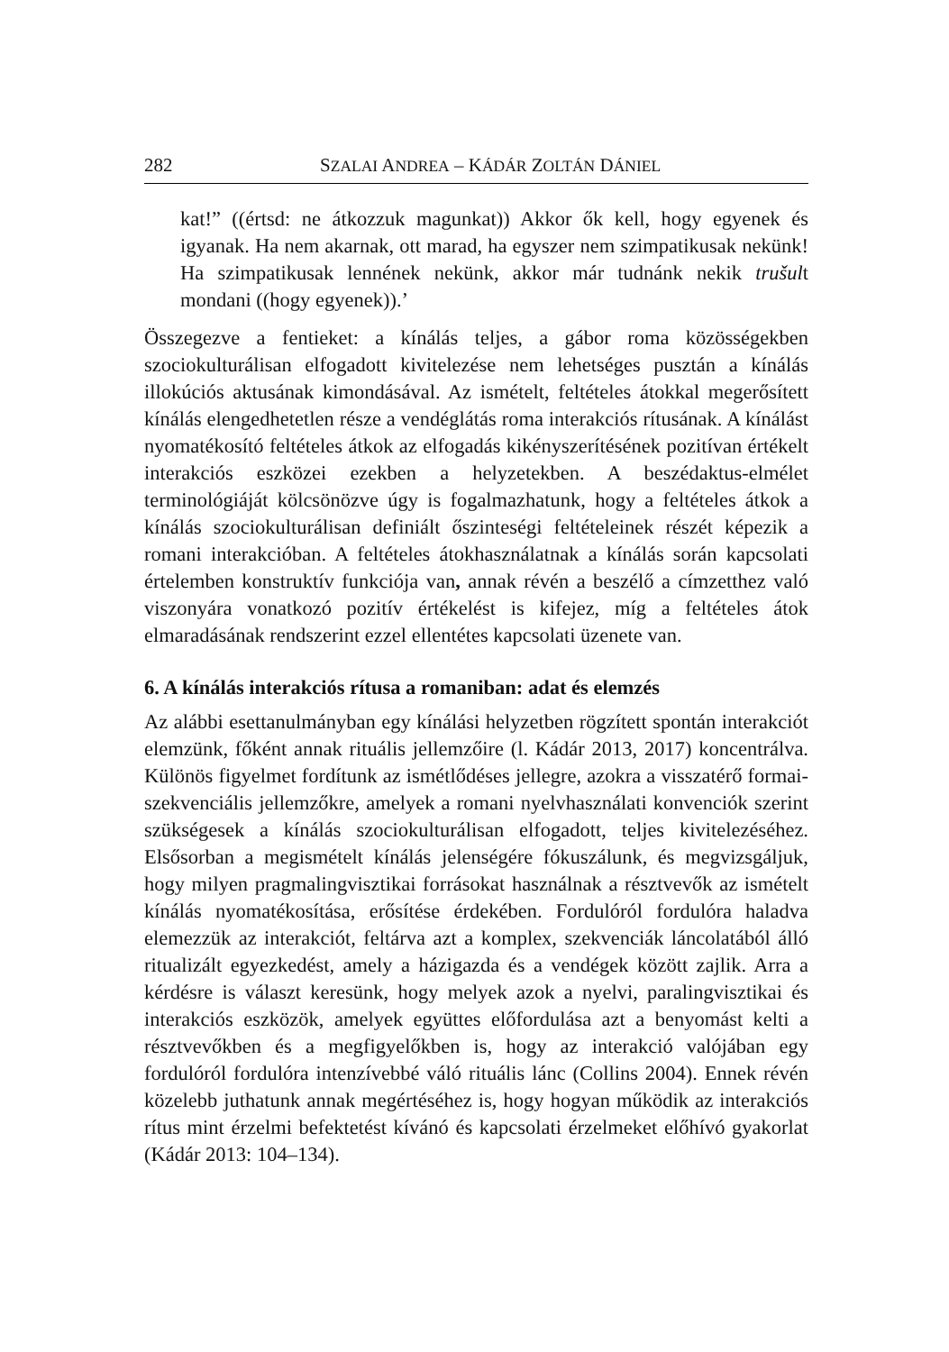282 SZALAI ANDREA – KÁDÁR ZOLTÁN DÁNIEL
kat!” ((értsd: ne átkozzuk magunkat)) Akkor ők kell, hogy egyenek és igyanak. Ha nem akarnak, ott marad, ha egyszer nem szimpatikusak nekünk! Ha szimpatikusak lennének nekünk, akkor már tudnánk nekik trušult mondani ((hogy egyenek)).’
Összegezve a fentieket: a kínálás teljes, a gábor roma közösségekben szociokulturálisan elfogadott kivitelezése nem lehetséges pusztán a kínálás illokúciós aktusának kimondásával. Az ismételt, feltételes átokkal megerősített kínálás elengedhetetlen része a vendéglátás roma interakciós rítusának. A kínálást nyomatékosító feltételes átkok az elfogadás kikényszerítésének pozitívan értékelt interakciós eszközei ezekben a helyzetekben. A beszédaktus-elmélet terminológiáját kölcsönözve úgy is fogalmazhatunk, hogy a feltételes átkok a kínálás szociokulturálisan definiált őszinteségi feltételeinek részét képezik a romani interakcióban. A feltételes átokhasználatnak a kínálás során kapcsolati értelemben konstruktív funkciója van, annak révén a beszélő a címzetthez való viszonyára vonatkozó pozitív értékelést is kifejez, míg a feltételes átok elmaradásának rendszerint ezzel ellentétes kapcsolati üzenete van.
6. A kínálás interakciós rítusa a romaniban: adat és elemzés
Az alábbi esettanulmányban egy kínálási helyzetben rögzített spontán interakciót elemzünk, főként annak rituális jellemzőire (l. Kádár 2013, 2017) koncentrálva. Különös figyelmet fordítunk az ismétlődéses jellegre, azokra a visszatérő formai-szekvenciális jellemzőkre, amelyek a romani nyelvhasználati konvenciók szerint szükségesek a kínálás szociokulturálisan elfogadott, teljes kivitelezéséhez. Elsősorban a megismételt kínálás jelenségére fókuszálunk, és megvizsgáljuk, hogy milyen pragmalingvisztikai forrásokat használnak a résztvevők az ismételt kínálás nyomatékosítása, erősítése érdekében. Fordulóról fordulóra haladva elemezzük az interakciót, feltárva azt a komplex, szekvenciák láncolatából álló ritualizált egyezkedést, amely a házigazda és a vendégek között zajlik. Arra a kérdésre is választ keresünk, hogy melyek azok a nyelvi, paralingvisztikai és interakciós eszközök, amelyek együttes előfordulása azt a benyomást kelti a résztvevőkben és a megfigyelőkben is, hogy az interakció valójában egy fordulóról fordulóra intenzívebbé váló rituális lánc (Collins 2004). Ennek révén közelebb juthatunk annak megértéséhez is, hogy hogyan működik az interakciós rítus mint érzelmi befektetést kívánó és kapcsolati érzelmeket előhívó gyakorlat (Kádár 2013: 104–134).